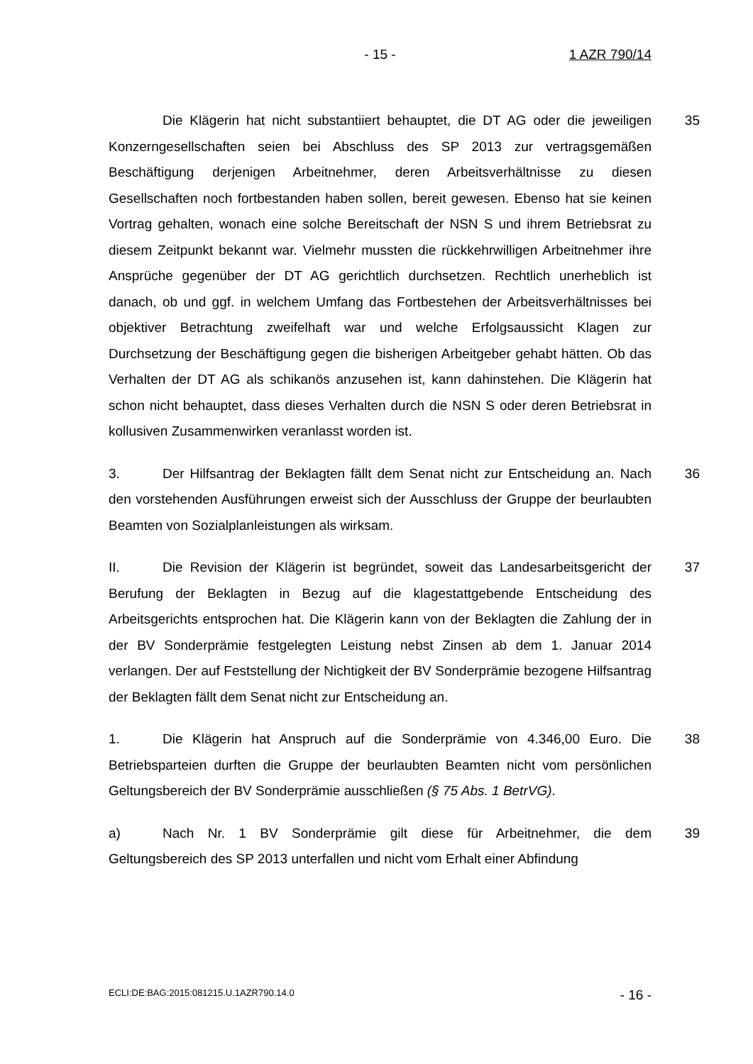- 15 -
1 AZR 790/14
35 Die Klägerin hat nicht substantiiert behauptet, die DT AG oder die jeweiligen Konzerngesellschaften seien bei Abschluss des SP 2013 zur vertragsgemäßen Beschäftigung derjenigen Arbeitnehmer, deren Arbeitsverhältnisse zu diesen Gesellschaften noch fortbestanden haben sollen, bereit gewesen. Ebenso hat sie keinen Vortrag gehalten, wonach eine solche Bereitschaft der NSN S und ihrem Betriebsrat zu diesem Zeitpunkt bekannt war. Vielmehr mussten die rückkehrwilligen Arbeitnehmer ihre Ansprüche gegenüber der DT AG gerichtlich durchsetzen. Rechtlich unerheblich ist danach, ob und ggf. in welchem Umfang das Fortbestehen der Arbeitsverhältnisses bei objektiver Betrachtung zweifelhaft war und welche Erfolgsaussicht Klagen zur Durchsetzung der Beschäftigung gegen die bisherigen Arbeitgeber gehabt hätten. Ob das Verhalten der DT AG als schikanös anzusehen ist, kann dahinstehen. Die Klägerin hat schon nicht behauptet, dass dieses Verhalten durch die NSN S oder deren Betriebsrat in kollusiven Zusammenwirken veranlasst worden ist.
36 3. Der Hilfsantrag der Beklagten fällt dem Senat nicht zur Entscheidung an. Nach den vorstehenden Ausführungen erweist sich der Ausschluss der Gruppe der beurlaubten Beamten von Sozialplanleistungen als wirksam.
37 II. Die Revision der Klägerin ist begründet, soweit das Landesarbeitsgericht der Berufung der Beklagten in Bezug auf die klagestattgebende Entscheidung des Arbeitsgerichts entsprochen hat. Die Klägerin kann von der Beklagten die Zahlung der in der BV Sonderprämie festgelegten Leistung nebst Zinsen ab dem 1. Januar 2014 verlangen. Der auf Feststellung der Nichtigkeit der BV Sonderprämie bezogene Hilfsantrag der Beklagten fällt dem Senat nicht zur Entscheidung an.
38 1. Die Klägerin hat Anspruch auf die Sonderprämie von 4.346,00 Euro. Die Betriebsparteien durften die Gruppe der beurlaubten Beamten nicht vom persönlichen Geltungsbereich der BV Sonderprämie ausschließen (§ 75 Abs. 1 BetrVG).
39 a) Nach Nr. 1 BV Sonderprämie gilt diese für Arbeitnehmer, die dem Geltungsbereich des SP 2013 unterfallen und nicht vom Erhalt einer Abfindung
ECLI:DE:BAG:2015:081215.U.1AZR790.14.0
- 16 -